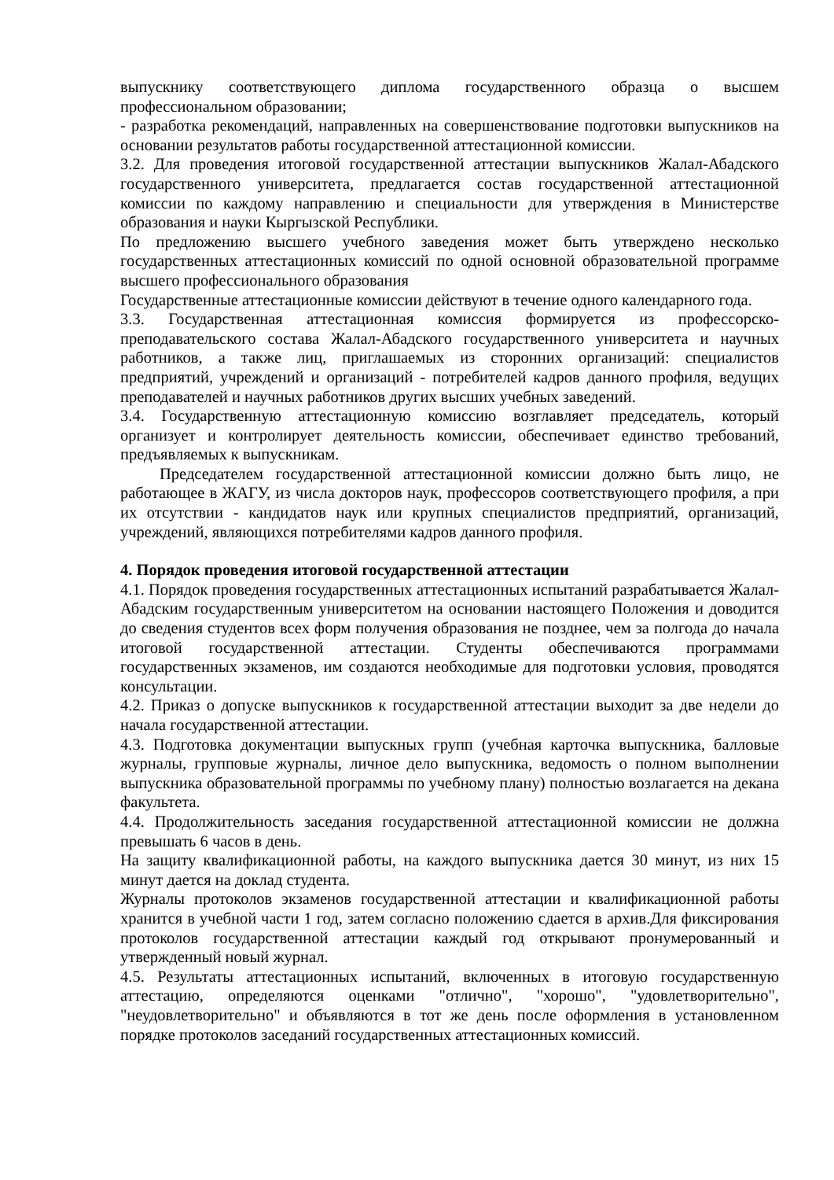выпускнику соответствующего диплома государственного образца о высшем профессиональном образовании;
- разработка рекомендаций, направленных на совершенствование подготовки выпускников на основании результатов работы государственной аттестационной комиссии.
3.2. Для проведения итоговой государственной аттестации выпускников Жалал-Абадского государственного университета, предлагается состав государственной аттестационной комиссии по каждому направлению и специальности для утверждения в Министерстве образования и науки Кыргызской Республики.
По предложению высшего учебного заведения может быть утверждено несколько государственных аттестационных комиссий по одной основной образовательной программе высшего профессионального образования
Государственные аттестационные комиссии действуют в течение одного календарного года.
3.3. Государственная аттестационная комиссия формируется из профессорско-преподавательского состава Жалал-Абадского государственного университета и научных работников, а также лиц, приглашаемых из сторонних организаций: специалистов предприятий, учреждений и организаций - потребителей кадров данного профиля, ведущих преподавателей и научных работников других высших учебных заведений.
3.4. Государственную аттестационную комиссию возглавляет председатель, который организует и контролирует деятельность комиссии, обеспечивает единство требований, предъявляемых к выпускникам.
Председателем государственной аттестационной комиссии должно быть лицо, не работающее в ЖАГУ, из числа докторов наук, профессоров соответствующего профиля, а при их отсутствии - кандидатов наук или крупных специалистов предприятий, организаций, учреждений, являющихся потребителями кадров данного профиля.
4. Порядок проведения итоговой государственной аттестации
4.1. Порядок проведения государственных аттестационных испытаний разрабатывается Жалал-Абадским государственным университетом на основании настоящего Положения и доводится до сведения студентов всех форм получения образования не позднее, чем за полгода до начала итоговой государственной аттестации. Студенты обеспечиваются программами государственных экзаменов, им создаются необходимые для подготовки условия, проводятся консультации.
4.2. Приказ о допуске выпускников к государственной аттестации выходит за две недели до начала государственной аттестации.
4.3. Подготовка документации выпускных групп (учебная карточка выпускника, балловые журналы, групповые журналы, личное дело выпускника, ведомость о полном выполнении выпускника образовательной программы по учебному плану) полностью возлагается на декана факультета.
4.4. Продолжительность заседания государственной аттестационной комиссии не должна превышать 6 часов в день.
На защиту квалификационной работы, на каждого выпускника дается 30 минут, из них 15 минут дается на доклад студента.
Журналы протоколов экзаменов государственной аттестации и квалификационной работы хранится в учебной части 1 год, затем согласно положению сдается в архив.Для фиксирования протоколов государственной аттестации каждый год открывают пронумерованный и утвержденный новый журнал.
4.5. Результаты аттестационных испытаний, включенных в итоговую государственную аттестацию, определяются оценками "отлично", "хорошо", "удовлетворительно", "неудовлетворительно" и объявляются в тот же день после оформления в установленном порядке протоколов заседаний государственных аттестационных комиссий.